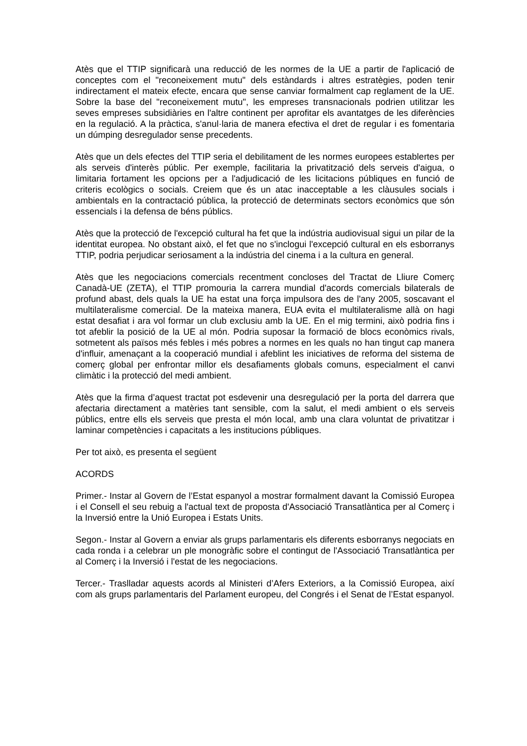Atès que el TTIP significarà una reducció de les normes de la UE a partir de l'aplicació de conceptes com el "reconeixement mutu" dels estàndards i altres estratègies, poden tenir indirectament el mateix efecte, encara que sense canviar formalment cap reglament de la UE. Sobre la base del "reconeixement mutu", les empreses transnacionals podrien utilitzar les seves empreses subsidiàries en l'altre continent per aprofitar els avantatges de les diferències en la regulació. A la pràctica, s'anul·laria de manera efectiva el dret de regular i es fomentaria un dúmping desregulador sense precedents.
Atès que un dels efectes del TTIP seria el debilitament de les normes europees establertes per als serveis d'interès públic. Per exemple, facilitaria la privatització dels serveis d'aigua, o limitaria fortament les opcions per a l'adjudicació de les licitacions públiques en funció de criteris ecològics o socials. Creiem que és un atac inacceptable a les clàusules socials i ambientals en la contractació pública, la protecció de determinats sectors econòmics que són essencials i la defensa de béns públics.
Atès que la protecció de l'excepció cultural ha fet que la indústria audiovisual sigui un pilar de la identitat europea. No obstant això, el fet que no s'inclogui l'excepció cultural en els esborranys TTIP, podria perjudicar seriosament a la indústria del cinema i a la cultura en general.
Atès que les negociacions comercials recentment concloses del Tractat de Lliure Comerç Canadà-UE (ZETA), el TTIP promouria la carrera mundial d'acords comercials bilaterals de profund abast, dels quals la UE ha estat una força impulsora des de l'any 2005, soscavant el multilateralisme comercial. De la mateixa manera, EUA evita el multilateralisme allà on hagi estat desafiat i ara vol formar un club exclusiu amb la UE. En el mig termini, això podria fins i tot afeblir la posició de la UE al món. Podria suposar la formació de blocs econòmics rivals, sotmetent als països més febles i més pobres a normes en les quals no han tingut cap manera d'influir, amenaçant a la cooperació mundial i afeblint les iniciatives de reforma del sistema de comerç global per enfrontar millor els desafiaments globals comuns, especialment el canvi climàtic i la protecció del medi ambient.
Atès que la firma d’aquest tractat pot esdevenir una desregulació per la porta del darrera que afectaria directament a matèries tant sensible, com la salut, el medi ambient o els serveis públics, entre ells els serveis que presta el món local, amb una clara voluntat de privatitzar i laminar competències i capacitats a les institucions públiques.
Per tot això, es presenta el següent
ACORDS
Primer.- Instar al Govern de l’Estat espanyol a mostrar formalment davant la Comissió Europea i el Consell el seu rebuig a l'actual text de proposta d'Associació Transatlàntica per al Comerç i la Inversió entre la Unió Europea i Estats Units.
Segon.- Instar al Govern a enviar als grups parlamentaris els diferents esborranys negociats en cada ronda i a celebrar un ple monogràfic sobre el contingut de l'Associació Transatlàntica per al Comerç i la Inversió i l'estat de les negociacions.
Tercer.- Traslladar aquests acords al Ministeri d’Afers Exteriors, a la Comissió Europea, així com als grups parlamentaris del Parlament europeu, del Congrés i el Senat de l’Estat espanyol.